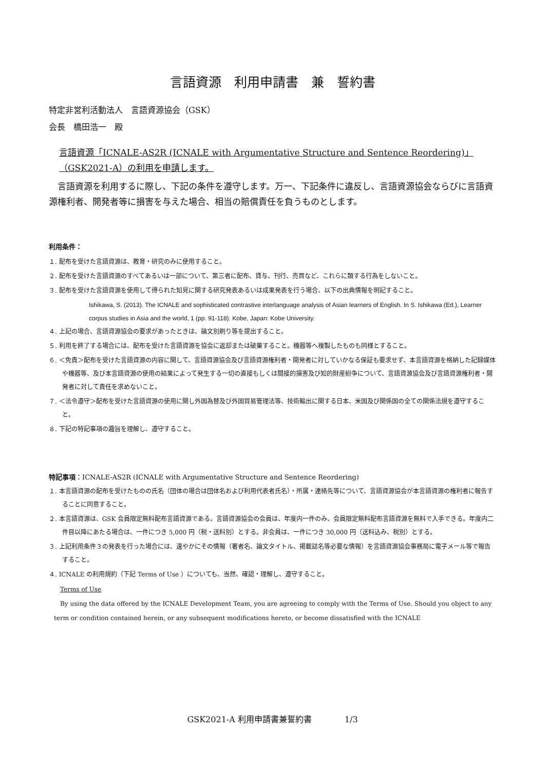言語資源　利用申請書　兼　誓約書
特定非営利活動法人　言語資源協会（GSK）
会長　橋田浩一　殿
言語資源「ICNALE-AS2R (ICNALE with Argumentative Structure and Sentence Reordering)」（GSK2021-A）の利用を申請します。
　言語資源を利用するに際し、下記の条件を遵守します。万一、下記条件に違反し、言語資源協会ならびに言語資源権利者、開発者等に損害を与えた場合、相当の賠償責任を負うものとします。
利用条件：
１. 配布を受けた言語資源は、教育・研究のみに使用すること。
２. 配布を受けた言語資源のすべてあるいは一部について、第三者に配布、貸与、刊行、売買など、これらに類する行為をしないこと。
３. 配布を受けた言語資源を使用して得られた知見に関する研究発表あるいは成果発表を行う場合、以下の出典情報を明記すること。
Ishikawa, S. (2013). The ICNALE and sophisticated contrastive interlanguage analysis of Asian learners of English. In S. Ishikawa (Ed.), Learner corpus studies in Asia and the world, 1 (pp. 91-118). Kobe, Japan: Kobe University.
４. 上記の場合、言語資源協会の要求があったときは、論文別刷り等を提出すること。
５. 利用を終了する場合には、配布を受けた言語資源を協会に返却または破棄すること。機器等へ複製したものも同様とすること。
６. ＜免責＞配布を受けた言語資源の内容に関して、言語資源協会及び言語資源権利者・開発者に対していかなる保証も要求せず、本言語資源を格納した記録媒体や機器等、及び本言語資源の使用の結果によって発生する一切の直接もしくは間接的損害及び知的財産紛争について、言語資源協会及び言語資源権利者・開発者に対して責任を求めないこと。
７. ＜法令遵守＞配布を受けた言語資源の使用に関し外国為替及び外国貿易管理法等、技術輸出に関する日本、米国及び関係国の全ての関係法規を遵守すること。
８. 下記の特記事項の趣旨を理解し、遵守すること。
特記事項：ICNALE-AS2R (ICNALE with Argumentative Structure and Sentence Reordering)
１. 本言語資源の配布を受けたものの氏名（団体の場合は団体名および利用代表者氏名）・所属・連絡先等について、言語資源協会が本言語資源の権利者に報告することに同意すること。
２. 本言語資源は、GSK 会員限定無料配布言語資源である。言語資源協会の会員は、年度内一件のみ、会員限定無料配布言語資源を無料で入手できる。年度内二件目以降にあたる場合は、一件につき 5,000 円（税・送料別）とする。非会員は、一件につき 30,000 円（送料込み、税別）とする。
３. 上記利用条件３の発表を行った場合には、速やかにその情報（著者名、論文タイトル、掲載誌名等必要な情報）を言語資源協会事務局に電子メール等で報告すること。
４. ICNALE の利用規約（下記 Terms of Use ）についても、当然、確認・理解し、遵守すること。
Terms of Use
　By using the data offered by the ICNALE Development Team, you are agreeing to comply with the Terms of Use. Should you object to any term or condition contained herein, or any subsequent modifications hereto, or become dissatisfied with the ICNALE
GSK2021-A 利用申請書兼誓約書　　　　1/3